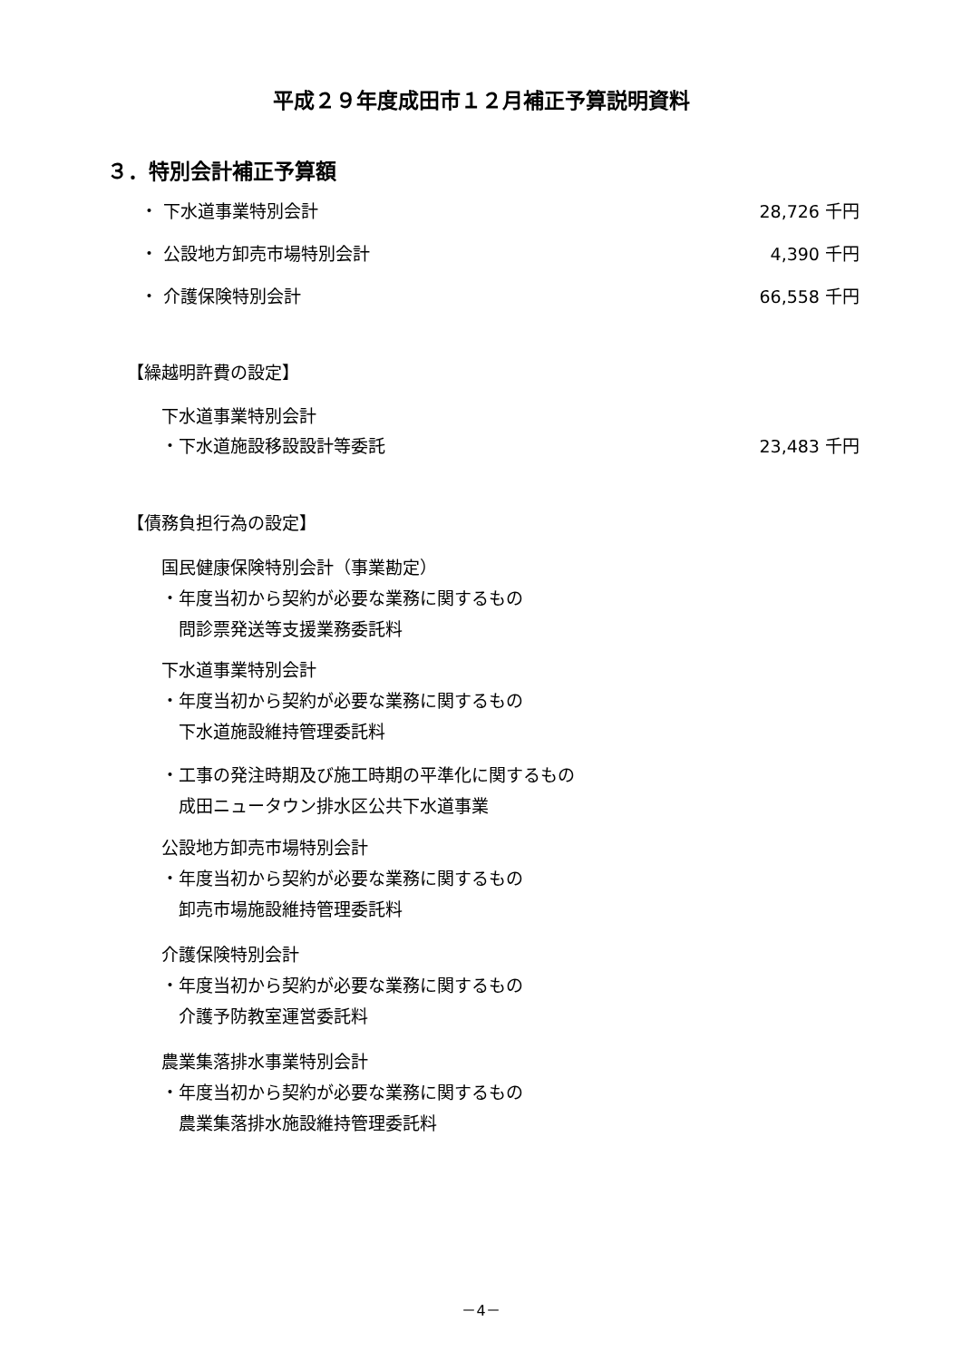平成２９年度成田市１２月補正予算説明資料
３．特別会計補正予算額
・ 下水道事業特別会計 28,726 千円
・ 公設地方卸売市場特別会計 4,390 千円
・ 介護保険特別会計 66,558 千円
【繰越明許費の設定】
下水道事業特別会計
・下水道施設移設設計等委託 23,483 千円
【債務負担行為の設定】
国民健康保険特別会計（事業勘定）
・年度当初から契約が必要な業務に関するもの
　問診票発送等支援業務委託料
下水道事業特別会計
・年度当初から契約が必要な業務に関するもの
　下水道施設維持管理委託料
・工事の発注時期及び施工時期の平準化に関するもの
　成田ニュータウン排水区公共下水道事業
公設地方卸売市場特別会計
・年度当初から契約が必要な業務に関するもの
　卸売市場施設維持管理委託料
介護保険特別会計
・年度当初から契約が必要な業務に関するもの
　介護予防教室運営委託料
農業集落排水事業特別会計
・年度当初から契約が必要な業務に関するもの
　農業集落排水施設維持管理委託料
－4－